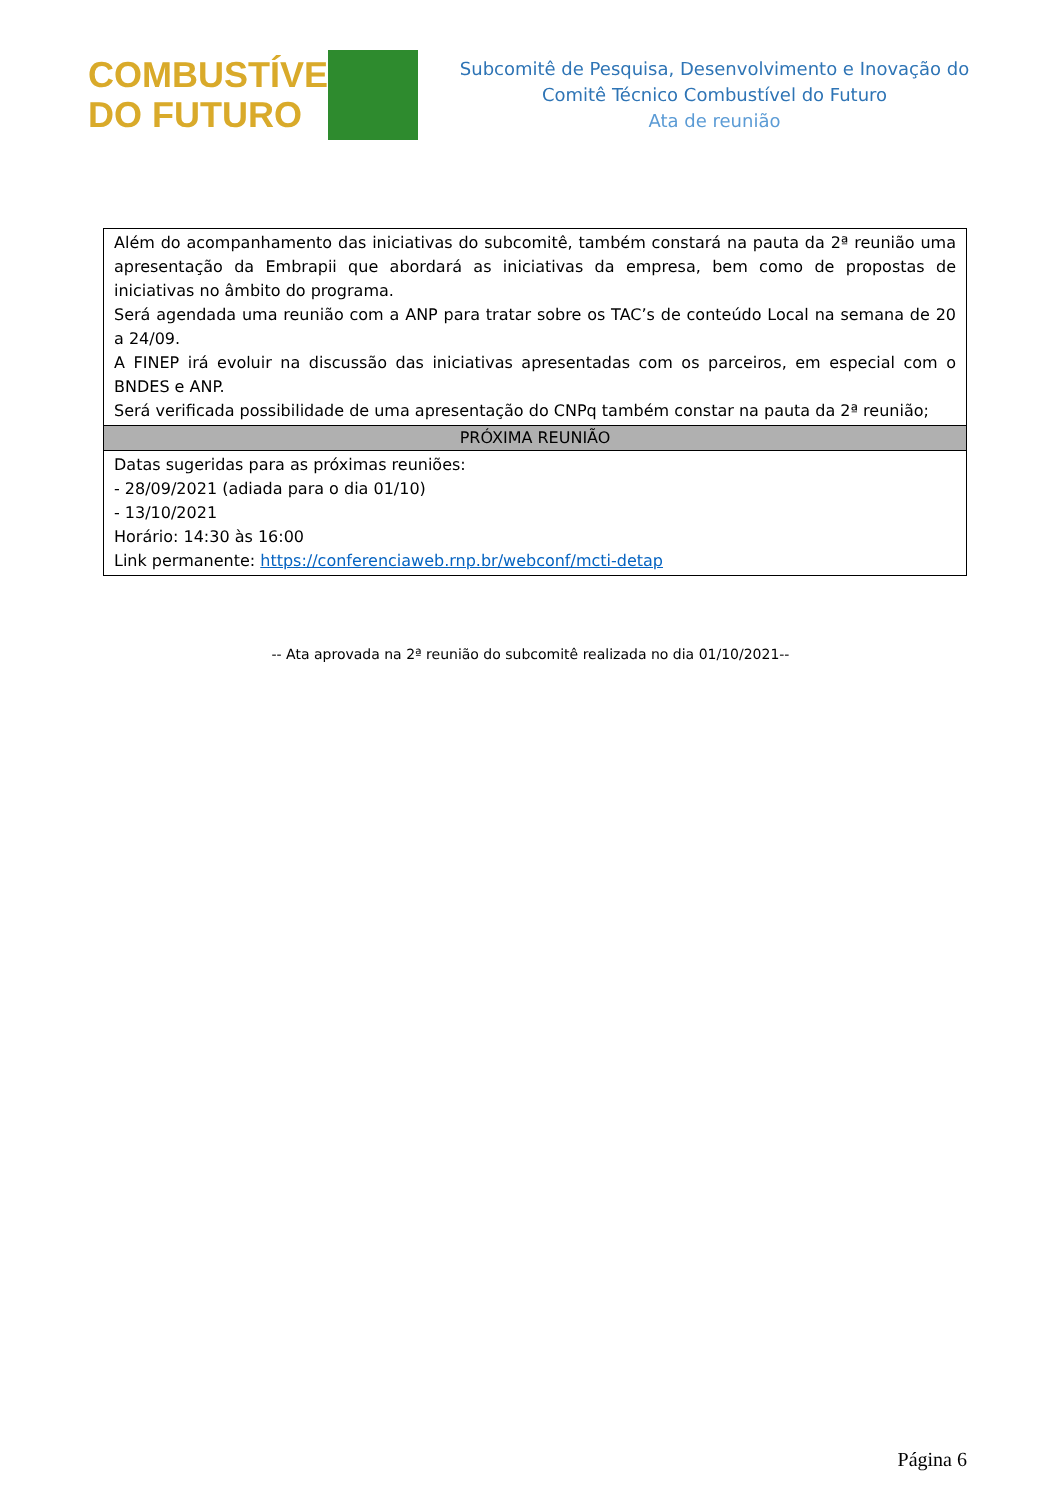COMBUSTÍVEL
DO FUTURO
Subcomitê de Pesquisa, Desenvolvimento e Inovação do
Comitê Técnico Combustível do Futuro
Ata de reunião
| Além do acompanhamento das iniciativas do subcomitê, também constará na pauta da 2ª reunião uma apresentação da Embrapii que abordará as iniciativas da empresa, bem como de propostas de iniciativas no âmbito do programa. Será agendada uma reunião com a ANP para tratar sobre os TAC’s de conteúdo Local na semana de 20 a 24/09. A FINEP irá evoluir na discussão das iniciativas apresentadas com os parceiros, em especial com o BNDES e ANP. Será verificada possibilidade de uma apresentação do CNPq também constar na pauta da 2ª reunião; |
| PRÓXIMA REUNIÃO |
| Datas sugeridas para as próximas reuniões: - 28/09/2021 (adiada para o dia 01/10) - 13/10/2021 Horário: 14:30 às 16:00 Link permanente: https://conferenciaweb.rnp.br/webconf/mcti-detap |
-- Ata aprovada na 2ª reunião do subcomitê realizada no dia 01/10/2021--
Página 6